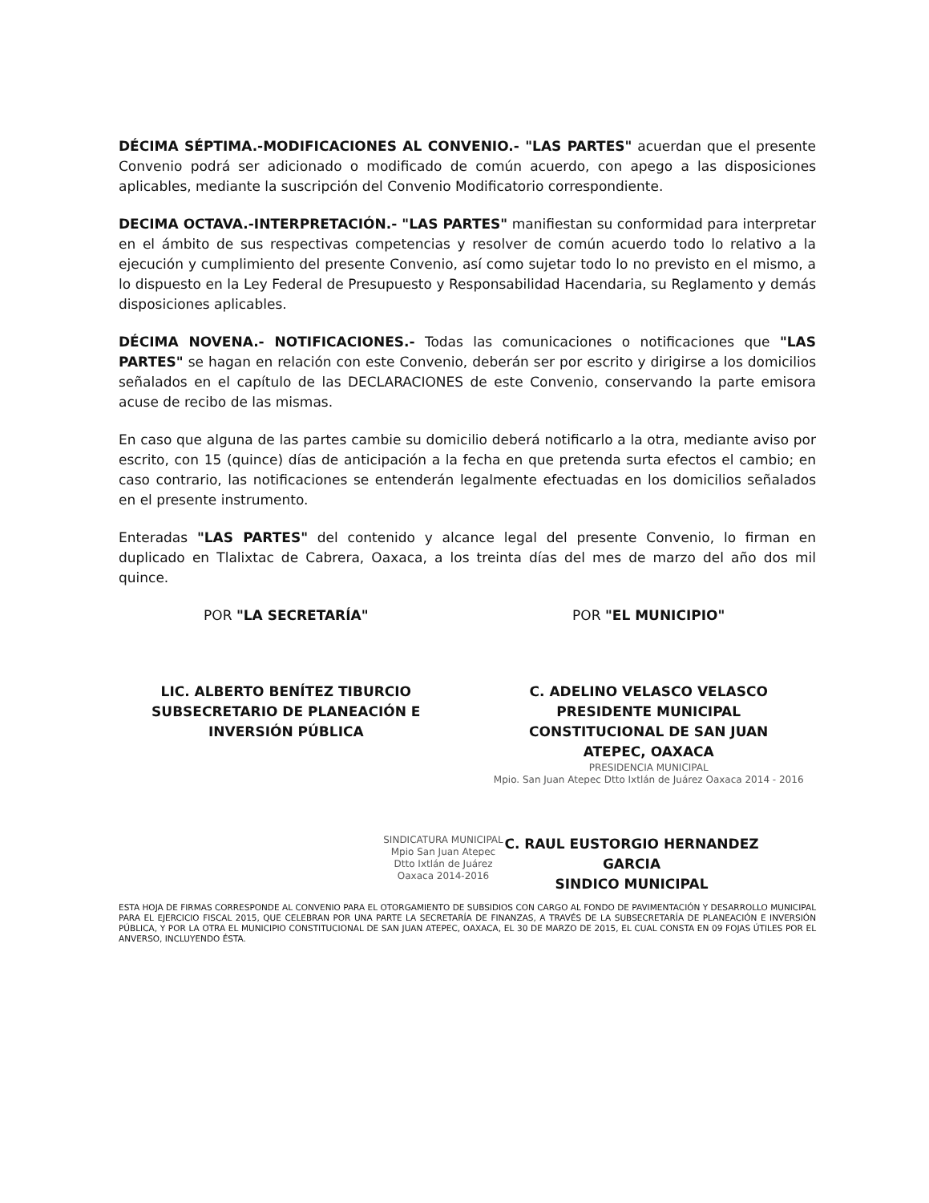DÉCIMA SÉPTIMA.-MODIFICACIONES AL CONVENIO.- "LAS PARTES" acuerdan que el presente Convenio podrá ser adicionado o modificado de común acuerdo, con apego a las disposiciones aplicables, mediante la suscripción del Convenio Modificatorio correspondiente.
DECIMA OCTAVA.-INTERPRETACIÓN.- "LAS PARTES" manifiestan su conformidad para interpretar en el ámbito de sus respectivas competencias y resolver de común acuerdo todo lo relativo a la ejecución y cumplimiento del presente Convenio, así como sujetar todo lo no previsto en el mismo, a lo dispuesto en la Ley Federal de Presupuesto y Responsabilidad Hacendaria, su Reglamento y demás disposiciones aplicables.
DÉCIMA NOVENA.- NOTIFICACIONES.- Todas las comunicaciones o notificaciones que "LAS PARTES" se hagan en relación con este Convenio, deberán ser por escrito y dirigirse a los domicilios señalados en el capítulo de las DECLARACIONES de este Convenio, conservando la parte emisora acuse de recibo de las mismas.
En caso que alguna de las partes cambie su domicilio deberá notificarlo a la otra, mediante aviso por escrito, con 15 (quince) días de anticipación a la fecha en que pretenda surta efectos el cambio; en caso contrario, las notificaciones se entenderán legalmente efectuadas en los domicilios señalados en el presente instrumento.
Enteradas "LAS PARTES" del contenido y alcance legal del presente Convenio, lo firman en duplicado en Tlalixtac de Cabrera, Oaxaca, a los treinta días del mes de marzo del año dos mil quince.
POR "LA SECRETARÍA"
LIC. ALBERTO BENÍTEZ TIBURCIO
SUBSECRETARIO DE PLANEACIÓN E
INVERSIÓN PÚBLICA
POR "EL MUNICIPIO"
C. ADELINO VELASCO VELASCO
PRESIDENTE MUNICIPAL
CONSTITUCIONAL DE SAN JUAN
ATEPEC, OAXACA
PRESIDENCIA MUNICIPAL
Mpio. San Juan Atepec Dtto Ixtlán de Juárez Oaxaca 2014 - 2016
SINDICATURA MUNICIPAL
Mpio San Juan Atepec Dtto Ixtlán de Juárez Oaxaca 2014-2016
C. RAUL EUSTORGIO HERNANDEZ
GARCIA
SINDICO MUNICIPAL
ESTA HOJA DE FIRMAS CORRESPONDE AL CONVENIO PARA EL OTORGAMIENTO DE SUBSIDIOS CON CARGO AL FONDO DE PAVIMENTACIÓN Y DESARROLLO MUNICIPAL PARA EL EJERCICIO FISCAL 2015, QUE CELEBRAN POR UNA PARTE LA SECRETARÍA DE FINANZAS, A TRAVÉS DE LA SUBSECRETARÍA DE PLANEACIÓN E INVERSIÓN PÚBLICA, Y POR LA OTRA EL MUNICIPIO CONSTITUCIONAL DE SAN JUAN ATEPEC, OAXACA, EL 30 DE MARZO DE 2015, EL CUAL CONSTA EN 09 FOJAS ÚTILES POR EL ANVERSO, INCLUYENDO ÉSTA.